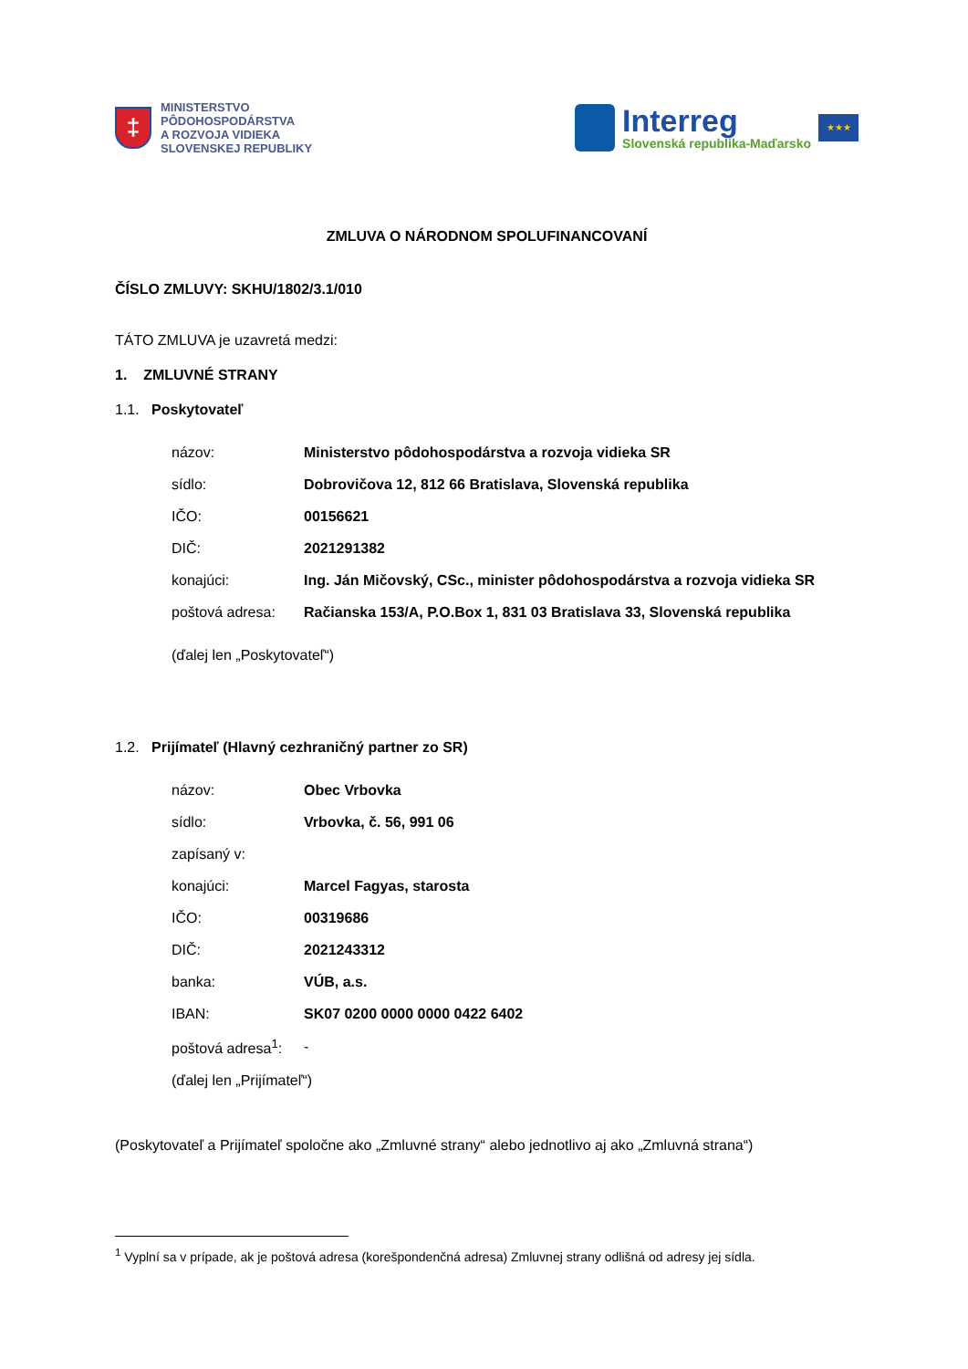‡
MINISTERSTVO
PÔDOHOSPODÁRSTVA
A ROZVOJA VIDIEKA
SLOVENSKEJ REPUBLIKY
Interreg
Slovenská republika-Maďarsko
★★★
ZMLUVA O NÁRODNOM SPOLUFINANCOVANÍ
ČÍSLO ZMLUVY: SKHU/1802/3.1/010
TÁTO ZMLUVA je uzavretá medzi:
1. ZMLUVNÉ STRANY
1.1. Poskytovateľ
| názov: | Ministerstvo pôdohospodárstva a rozvoja vidieka SR |
| sídlo: | Dobrovičova 12, 812 66 Bratislava, Slovenská republika |
| IČO: | 00156621 |
| DIČ: | 2021291382 |
| konajúci: | Ing. Ján Mičovský, CSc., minister pôdohospodárstva a rozvoja vidieka SR |
| poštová adresa: | Račianska 153/A, P.O.Box 1, 831 03 Bratislava 33, Slovenská republika |
| (ďalej len „Poskytovateľ“) | |
1.2. Prijímateľ (Hlavný cezhraničný partner zo SR)
| názov: | Obec Vrbovka |
| sídlo: | Vrbovka, č. 56, 991 06 |
| zapísaný v: | |
| konajúci: | Marcel Fagyas, starosta |
| IČO: | 00319686 |
| DIČ: | 2021243312 |
| banka: | VÚB, a.s. |
| IBAN: | SK07 0200 0000 0000 0422 6402 |
| poštová adresa<sup>1</sup>: | - |
| (ďalej len „Prijímateľ“) | |
(Poskytovateľ a Prijímateľ spoločne ako „Zmluvné strany“ alebo jednotlivo aj ako „Zmluvná strana“)
<sup>1</sup> Vyplní sa v prípade, ak je poštová adresa (korešpondenčná adresa) Zmluvnej strany odlišná od adresy jej sídla.